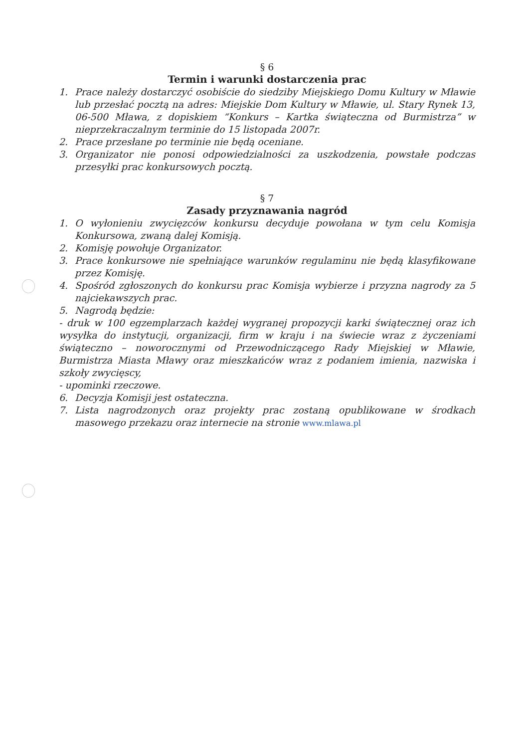§ 6
Termin i warunki dostarczenia prac
1. Prace należy dostarczyć osobiście do siedziby Miejskiego Domu Kultury w Mławie lub przesłać pocztą na adres: Miejskie Dom Kultury w Mławie, ul. Stary Rynek 13, 06-500 Mława, z dopiskiem “Konkurs – Kartka świąteczna od Burmistrza” w nieprzekraczalnym terminie do 15 listopada 2007r.
2. Prace przesłane po terminie nie będą oceniane.
3. Organizator nie ponosi odpowiedzialności za uszkodzenia, powstałe podczas przesyłki prac konkursowych pocztą.
§ 7
Zasady przyznawania nagród
1. O wyłonieniu zwycięzców konkursu decyduje powołana w tym celu Komisja Konkursowa, zwaną dalej Komisją.
2. Komisję powołuje Organizator.
3. Prace konkursowe nie spełniające warunków regulaminu nie będą klasyfikowane przez Komisję.
4. Spośród zgłoszonych do konkursu prac Komisja wybierze i przyzna nagrody za 5 najciekawszych prac.
5. Nagrodą będzie:
- druk w 100 egzemplarzach każdej wygranej propozycji karki świątecznej oraz ich wysyłka do instytucji, organizacji, firm w kraju i na świecie wraz z życzeniami świąteczno – noworocznymi od Przewodniczącego Rady Miejskiej w Mławie, Burmistrza Miasta Mławy oraz mieszkańców wraz z podaniem imienia, nazwiska i szkoły zwycięscy,
- upominki rzeczowe.
6. Decyzja Komisji jest ostateczna.
7. Lista nagrodzonych oraz projekty prac zostaną opublikowane w środkach masowego przekazu oraz internecie na stronie www.mlawa.pl